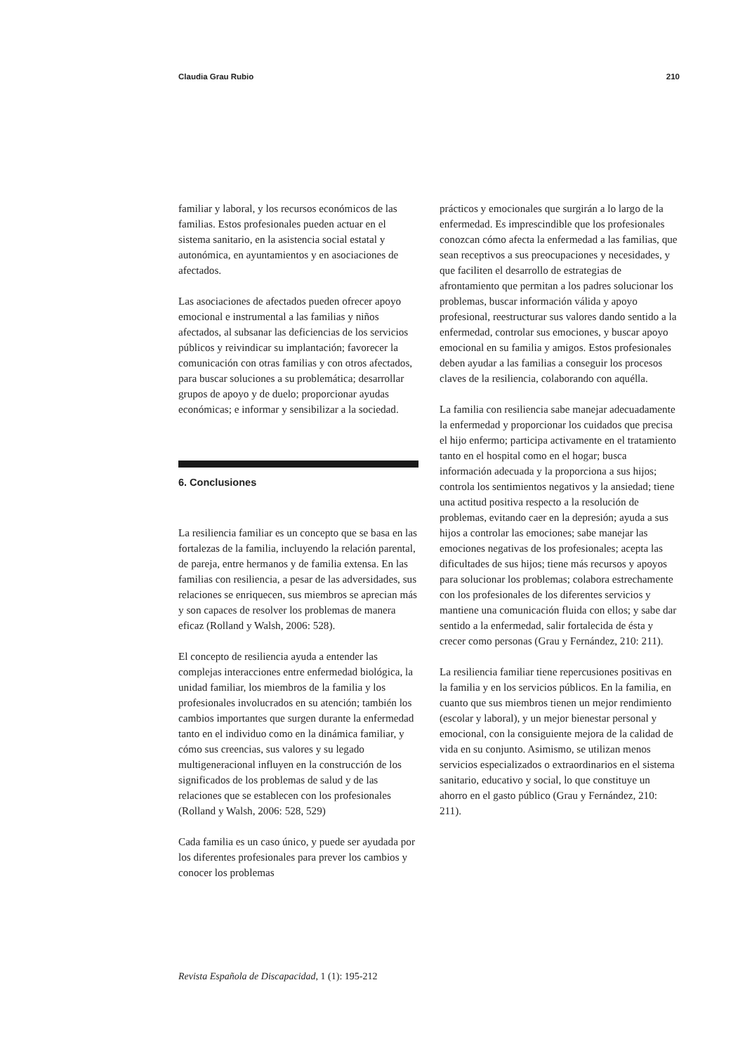Claudia Grau Rubio 210
familiar y laboral, y los recursos económicos de las familias. Estos profesionales pueden actuar en el sistema sanitario, en la asistencia social estatal y autonómica, en ayuntamientos y en asociaciones de afectados.
Las asociaciones de afectados pueden ofrecer apoyo emocional e instrumental a las familias y niños afectados, al subsanar las deficiencias de los servicios públicos y reivindicar su implantación; favorecer la comunicación con otras familias y con otros afectados, para buscar soluciones a su problemática; desarrollar grupos de apoyo y de duelo; proporcionar ayudas económicas; e informar y sensibilizar a la sociedad.
6. Conclusiones
La resiliencia familiar es un concepto que se basa en las fortalezas de la familia, incluyendo la relación parental, de pareja, entre hermanos y de familia extensa. En las familias con resiliencia, a pesar de las adversidades, sus relaciones se enriquecen, sus miembros se aprecian más y son capaces de resolver los problemas de manera eficaz (Rolland y Walsh, 2006: 528).
El concepto de resiliencia ayuda a entender las complejas interacciones entre enfermedad biológica, la unidad familiar, los miembros de la familia y los profesionales involucrados en su atención; también los cambios importantes que surgen durante la enfermedad tanto en el individuo como en la dinámica familiar, y cómo sus creencias, sus valores y su legado multigeneracional influyen en la construcción de los significados de los problemas de salud y de las relaciones que se establecen con los profesionales (Rolland y Walsh, 2006: 528, 529)
Cada familia es un caso único, y puede ser ayudada por los diferentes profesionales para prever los cambios y conocer los problemas
prácticos y emocionales que surgirán a lo largo de la enfermedad. Es imprescindible que los profesionales conozcan cómo afecta la enfermedad a las familias, que sean receptivos a sus preocupaciones y necesidades, y que faciliten el desarrollo de estrategias de afrontamiento que permitan a los padres solucionar los problemas, buscar información válida y apoyo profesional, reestructurar sus valores dando sentido a la enfermedad, controlar sus emociones, y buscar apoyo emocional en su familia y amigos. Estos profesionales deben ayudar a las familias a conseguir los procesos claves de la resiliencia, colaborando con aquélla.
La familia con resiliencia sabe manejar adecuadamente la enfermedad y proporcionar los cuidados que precisa el hijo enfermo; participa activamente en el tratamiento tanto en el hospital como en el hogar; busca información adecuada y la proporciona a sus hijos; controla los sentimientos negativos y la ansiedad; tiene una actitud positiva respecto a la resolución de problemas, evitando caer en la depresión; ayuda a sus hijos a controlar las emociones; sabe manejar las emociones negativas de los profesionales; acepta las dificultades de sus hijos; tiene más recursos y apoyos para solucionar los problemas; colabora estrechamente con los profesionales de los diferentes servicios y mantiene una comunicación fluida con ellos; y sabe dar sentido a la enfermedad, salir fortalecida de ésta y crecer como personas (Grau y Fernández, 210: 211).
La resiliencia familiar tiene repercusiones positivas en la familia y en los servicios públicos. En la familia, en cuanto que sus miembros tienen un mejor rendimiento (escolar y laboral), y un mejor bienestar personal y emocional, con la consiguiente mejora de la calidad de vida en su conjunto. Asimismo, se utilizan menos servicios especializados o extraordinarios en el sistema sanitario, educativo y social, lo que constituye un ahorro en el gasto público (Grau y Fernández, 210: 211).
Revista Española de Discapacidad, 1 (1): 195-212